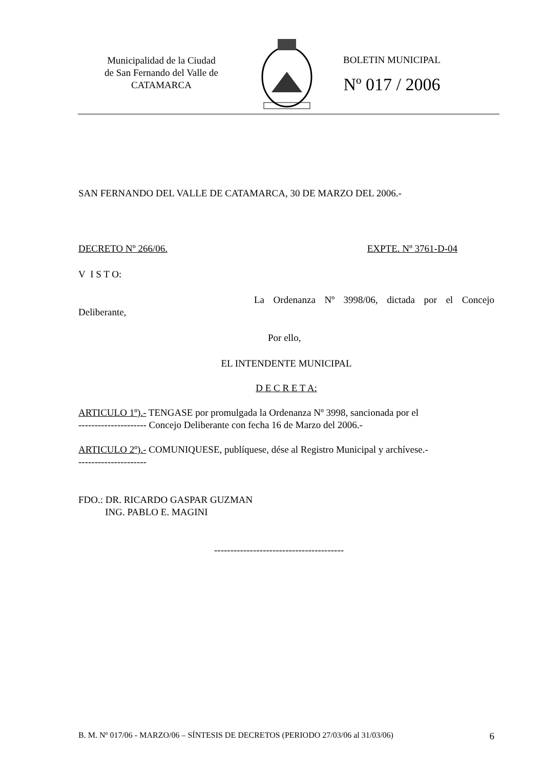Municipalidad de la Ciudad
de San Fernando del Valle de
CATAMARCA
BOLETIN MUNICIPAL
Nº 017 / 2006
SAN FERNANDO DEL VALLE DE CATAMARCA, 30 DE MARZO DEL 2006.-
DECRETO Nº 266/06. EXPTE. Nº 3761-D-04
V I S T O:
La Ordenanza Nº 3998/06, dictada por el Concejo Deliberante,
Por ello,
EL INTENDENTE MUNICIPAL
D E C R E T A:
ARTICULO 1º).- TENGASE por promulgada la Ordenanza Nº 3998, sancionada por el
--------------------- Concejo Deliberante con fecha 16 de Marzo del 2006.-
ARTICULO 2º).- COMUNIQUESE, publíquese, dése al Registro Municipal y archívese.-
---------------------
FDO.: DR. RICARDO GASPAR GUZMAN
ING. PABLO E. MAGINI
----------------------------------------
B. M. Nº 017/06 - MARZO/06 – SÍNTESIS DE DECRETOS (PERIODO 27/03/06 al 31/03/06) 6